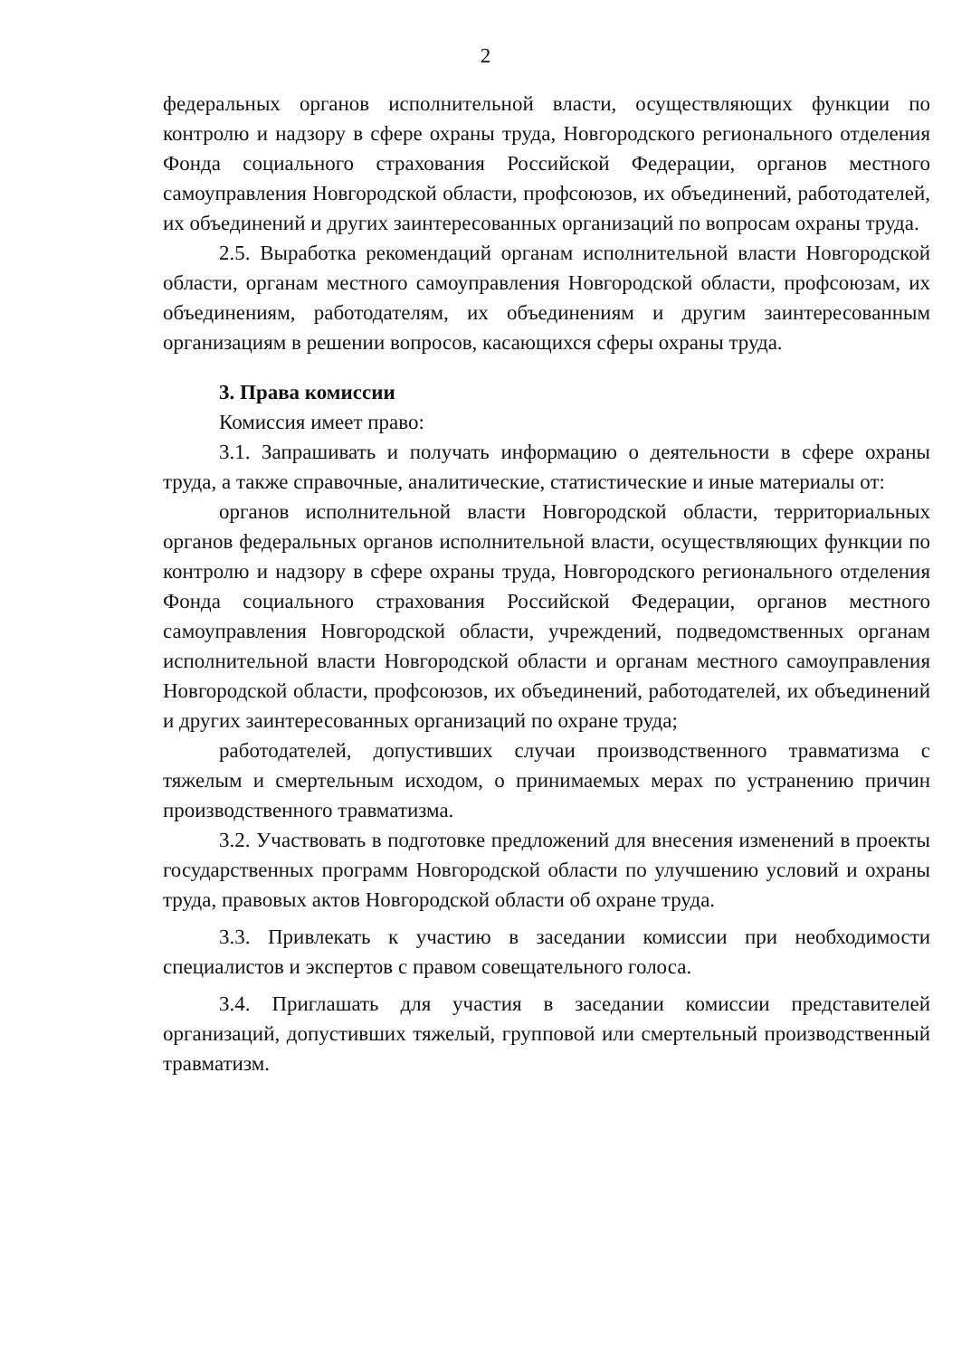2
федеральных органов исполнительной власти, осуществляющих функции по контролю и надзору в сфере охраны труда, Новгородского регионального отделения Фонда социального страхования Российской Федерации, органов местного самоуправления Новгородской области, профсоюзов, их объединений, работодателей, их объединений и других заинтересованных организаций по вопросам охраны труда.
2.5. Выработка рекомендаций органам исполнительной власти Новгородской области, органам местного самоуправления Новгородской области, профсоюзам, их объединениям, работодателям, их объединениям и другим заинтересованным организациям в решении вопросов, касающихся сферы охраны труда.
3. Права комиссии
Комиссия имеет право:
3.1. Запрашивать и получать информацию о деятельности в сфере охраны труда, а также справочные, аналитические, статистические и иные материалы от:
органов исполнительной власти Новгородской области, территориальных органов федеральных органов исполнительной власти, осуществляющих функции по контролю и надзору в сфере охраны труда, Новгородского регионального отделения Фонда социального страхования Российской Федерации, органов местного самоуправления Новгородской области, учреждений, подведомственных органам исполнительной власти Новгородской области и органам местного самоуправления Новгородской области, профсоюзов, их объединений, работодателей, их объединений и других заинтересованных организаций по охране труда;
работодателей, допустивших случаи производственного травматизма с тяжелым и смертельным исходом, о принимаемых мерах по устранению причин производственного травматизма.
3.2. Участвовать в подготовке предложений для внесения изменений в проекты государственных программ Новгородской области по улучшению условий и охраны труда, правовых актов Новгородской области об охране труда.
3.3. Привлекать к участию в заседании комиссии при необходимости специалистов и экспертов с правом совещательного голоса.
3.4. Приглашать для участия в заседании комиссии представителей организаций, допустивших тяжелый, групповой или смертельный производственный травматизм.